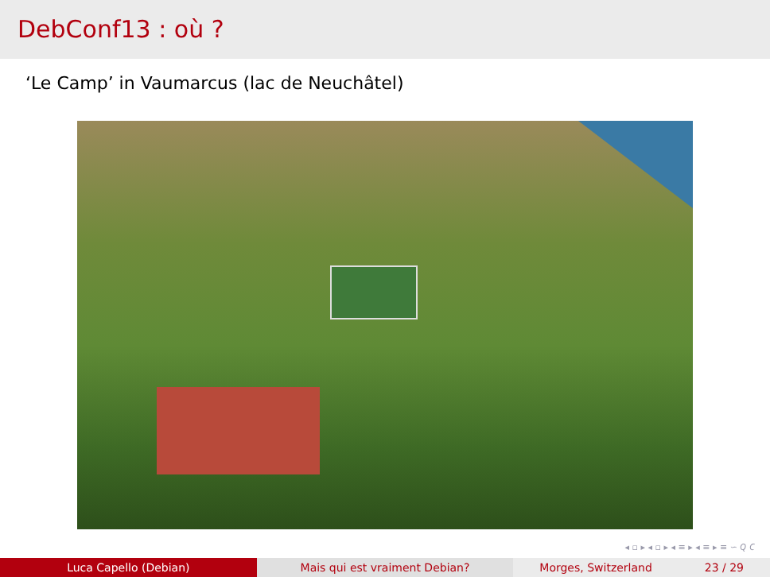DebConf13 : où ?
‘Le Camp’ in Vaumarcus (lac de Neuchâtel)
◂ ▫ ▸ ◂ ▫ ▸ ◂ ≡ ▸ ◂ ≡ ▸ ≡ ∽ 𝑄 𝐶
Luca Capello (Debian) Mais qui est vraiment Debian? Morges, Switzerland 23 / 29